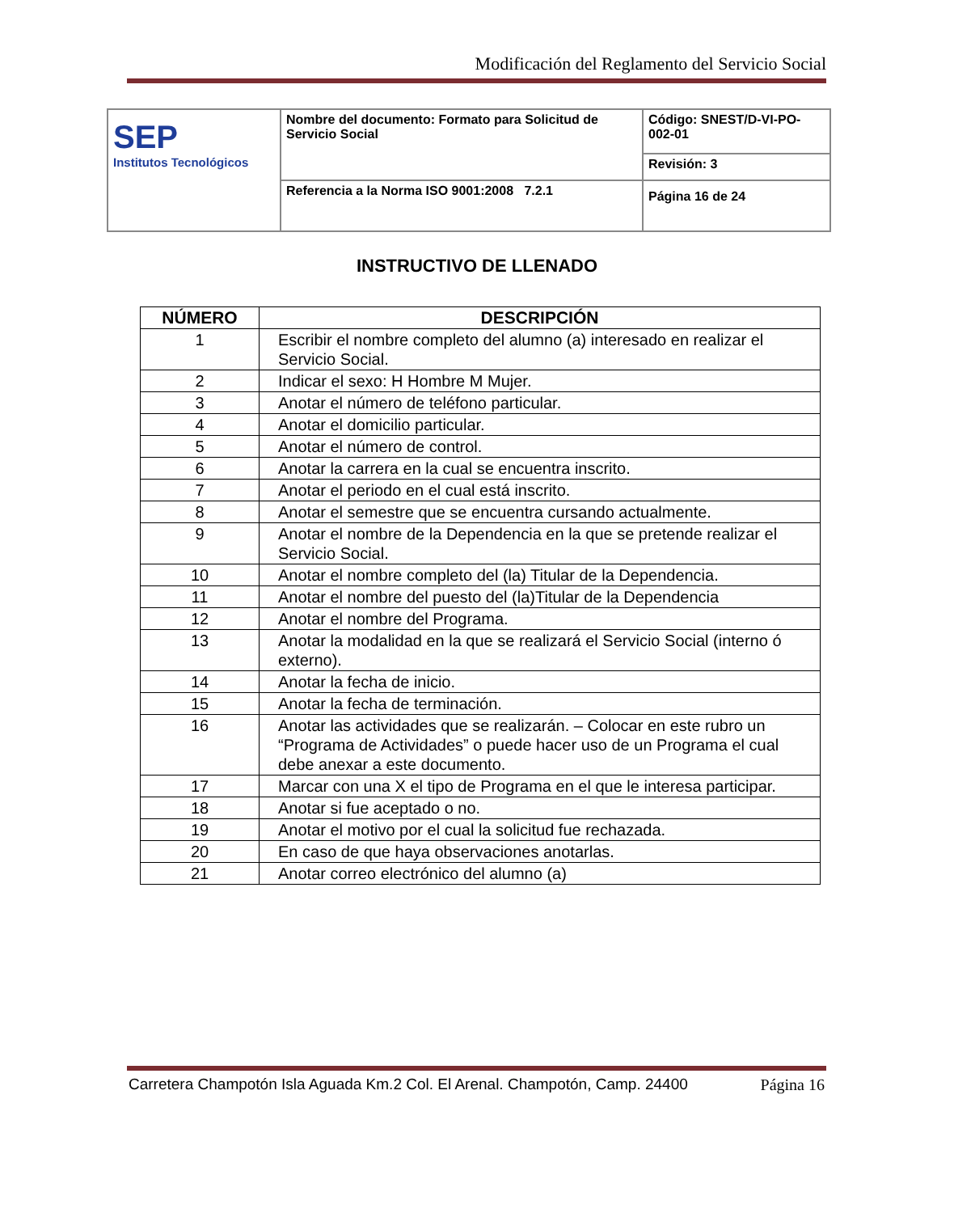Modificación del Reglamento del Servicio Social
| SEP Institutos Tecnológicos | Nombre del documento: Formato para Solicitud de Servicio Social | Código: SNEST/D-VI-PO-002-01 |
| | | Revisión: 3 |
| | Referencia a la Norma ISO 9001:2008 7.2.1 | Página 16 de 24 |
INSTRUCTIVO DE LLENADO
| NÚMERO | DESCRIPCIÓN |
| --- | --- |
| 1 | Escribir el nombre completo del alumno (a) interesado en realizar el Servicio Social. |
| 2 | Indicar el sexo: H Hombre M Mujer. |
| 3 | Anotar el número de teléfono particular. |
| 4 | Anotar el domicilio particular. |
| 5 | Anotar el número de control. |
| 6 | Anotar la carrera en la cual se encuentra inscrito. |
| 7 | Anotar el periodo en el cual está inscrito. |
| 8 | Anotar el semestre que se encuentra cursando actualmente. |
| 9 | Anotar el nombre de la Dependencia en la que se pretende realizar el Servicio Social. |
| 10 | Anotar el nombre completo del (la) Titular de la Dependencia. |
| 11 | Anotar el nombre del puesto del (la)Titular de la Dependencia |
| 12 | Anotar el nombre del Programa. |
| 13 | Anotar la modalidad en la que se realizará el Servicio Social (interno ó externo). |
| 14 | Anotar la fecha de inicio. |
| 15 | Anotar la fecha de terminación. |
| 16 | Anotar las actividades que se realizarán. – Colocar en este rubro un “Programa de Actividades” o puede hacer uso de un Programa el cual debe anexar a este documento. |
| 17 | Marcar con una X el tipo de Programa en el que le interesa participar. |
| 18 | Anotar si fue aceptado o no. |
| 19 | Anotar el motivo por el cual la solicitud fue rechazada. |
| 20 | En caso de que haya observaciones anotarlas. |
| 21 | Anotar correo electrónico del alumno (a) |
Carretera Champotón Isla Aguada Km.2 Col. El Arenal. Champotón, Camp. 24400 Página 16